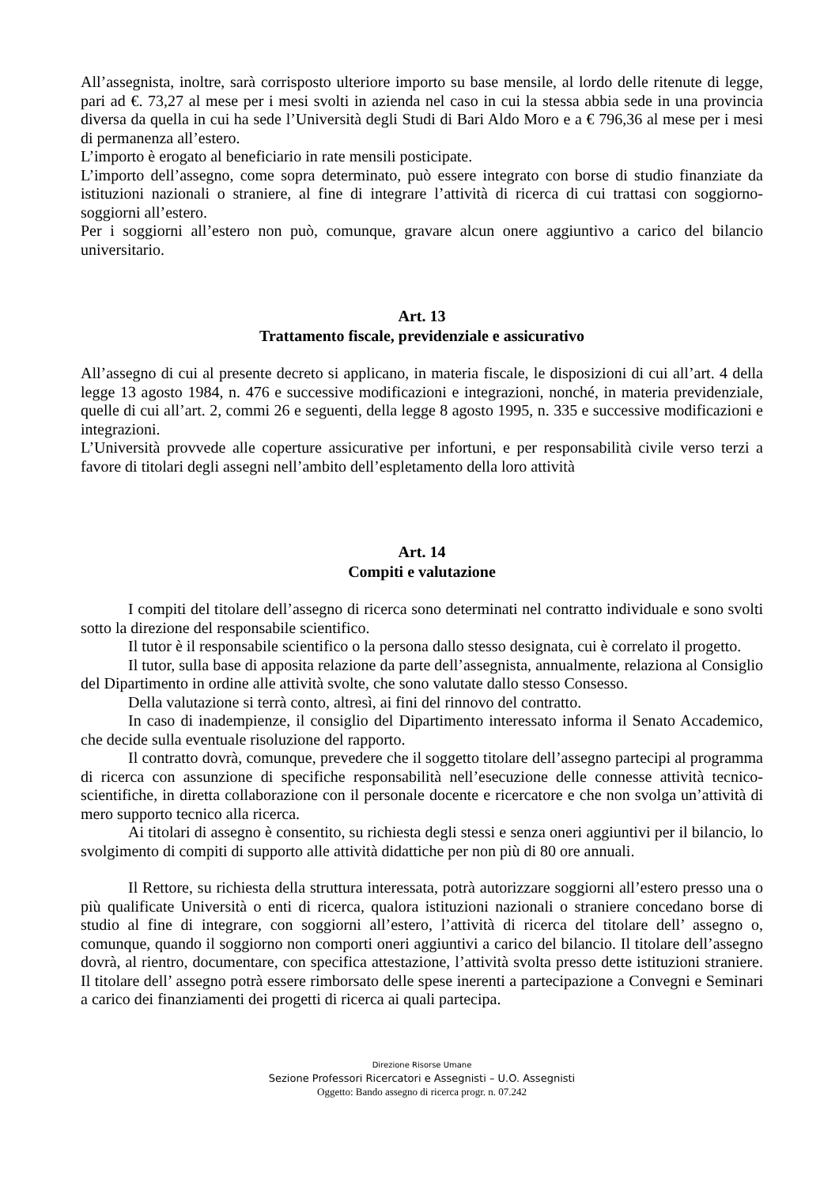All’assegnista, inoltre, sarà corrisposto ulteriore importo su base mensile, al lordo delle ritenute di legge, pari ad €. 73,27 al mese per i mesi svolti in azienda nel caso in cui la stessa abbia sede in una provincia diversa da quella in cui ha sede l’Università degli Studi di Bari Aldo Moro e a € 796,36 al mese per i mesi di permanenza all’estero.
L’importo è erogato al beneficiario in rate mensili posticipate.
L’importo dell’assegno, come sopra determinato, può essere integrato con borse di studio finanziate da istituzioni nazionali o straniere, al fine di integrare l’attività di ricerca di cui trattasi con soggiorno-soggiorni all’estero.
Per i soggiorni all’estero non può, comunque, gravare alcun onere aggiuntivo a carico del bilancio universitario.
Art. 13
Trattamento fiscale, previdenziale e assicurativo
All’assegno di cui al presente decreto si applicano, in materia fiscale, le disposizioni di cui all’art. 4 della legge 13 agosto 1984, n. 476 e successive modificazioni e integrazioni, nonché, in materia previdenziale, quelle di cui all’art. 2, commi 26 e seguenti, della legge 8 agosto 1995, n. 335 e successive modificazioni e integrazioni.
L’Università provvede alle coperture assicurative per infortuni, e per responsabilità civile verso terzi a favore di titolari degli assegni nell’ambito dell’espletamento della loro attività
Art. 14
Compiti e valutazione
I compiti del titolare dell’assegno di ricerca sono determinati nel contratto individuale e sono svolti sotto la direzione del responsabile scientifico.
Il tutor è il responsabile scientifico o la persona dallo stesso designata, cui è correlato il progetto.
Il tutor, sulla base di apposita relazione da parte dell’assegnista, annualmente, relaziona al Consiglio del Dipartimento in ordine alle attività svolte, che sono valutate dallo stesso Consesso.
Della valutazione si terrà conto, altresì, ai fini del rinnovo del contratto.
In caso di inadempienze, il consiglio del Dipartimento interessato informa il Senato Accademico, che decide sulla eventuale risoluzione del rapporto.
Il contratto dovrà, comunque, prevedere che il soggetto titolare dell’assegno partecipi al programma di ricerca con assunzione di specifiche responsabilità nell’esecuzione delle connesse attività tecnico-scientifiche, in diretta collaborazione con il personale docente e ricercatore e che non svolga un’attività di mero supporto tecnico alla ricerca.
Ai titolari di assegno è consentito, su richiesta degli stessi e senza oneri aggiuntivi per il bilancio, lo svolgimento di compiti di supporto alle attività didattiche per non più di 80 ore annuali.
Il Rettore, su richiesta della struttura interessata, potrà autorizzare soggiorni all’estero presso una o più qualificate Università o enti di ricerca, qualora istituzioni nazionali o straniere concedano borse di studio al fine di integrare, con soggiorni all’estero, l’attività di ricerca del titolare dell’ assegno o, comunque, quando il soggiorno non comporti oneri aggiuntivi a carico del bilancio. Il titolare dell’assegno dovrà, al rientro, documentare, con specifica attestazione, l’attività svolta presso dette istituzioni straniere. Il titolare dell’ assegno potrà essere rimborsato delle spese inerenti a partecipazione a Convegni e Seminari a carico dei finanziamenti dei progetti di ricerca ai quali partecipa.
Direzione Risorse Umane
Sezione Professori Ricercatori e Assegnisti – U.O. Assegnisti
Oggetto: Bando assegno di ricerca progr. n. 07.242